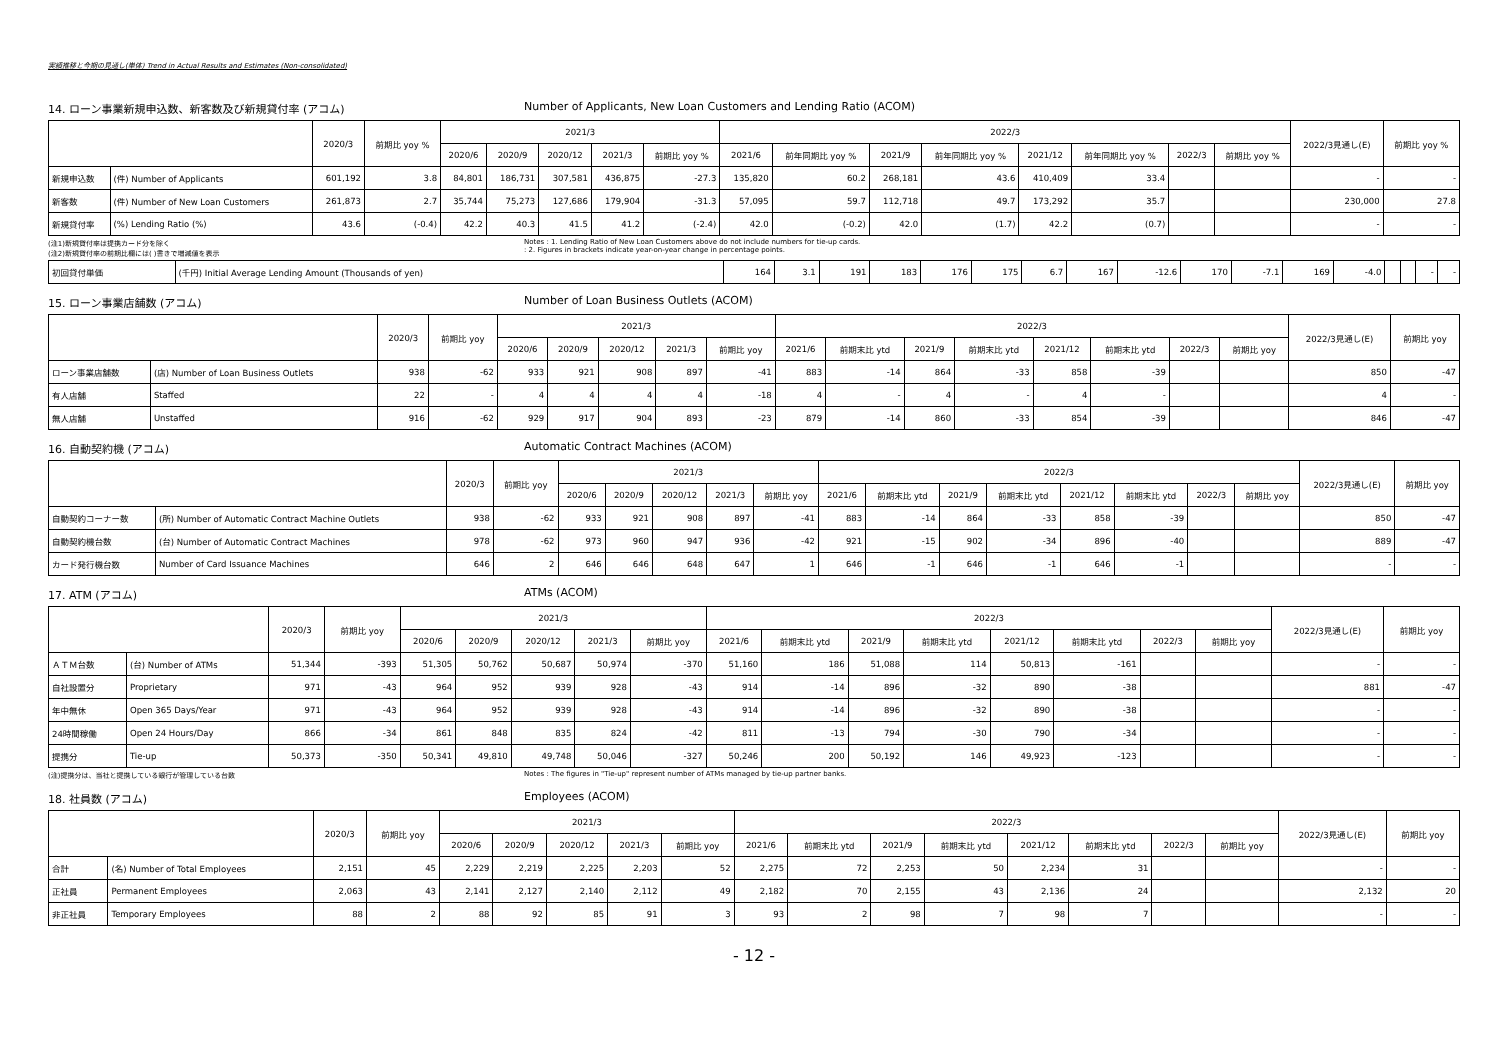実績推移と今期の見通し(単体) Trend in Actual Results and Estimates (Non-consolidated)
14. ローン事業新規申込数、新客数及び新規貸付率 (アコム) Number of Applicants, New Loan Customers and Lending Ratio (ACOM)
| | | 2020/3 | 前期比 yoy % | 2021/3 | | | | | 2022/3 | | | | | | | | 2022/3見通し(E) | 前期比 yoy % |
| --- | --- | --- | --- | --- | --- | --- | --- | --- | --- | --- | --- | --- | --- | --- | --- | --- | --- | --- |
| | | | | 2020/6 | 2020/9 | 2020/12 | 2021/3 | 前期比 yoy % | 2021/6 | 前年同期比 yoy % | 2021/9 | 前年同期比 yoy % | 2021/12 | 前年同期比 yoy % | 2022/3 | 前期比 yoy % | | |
| 新規申込数 | (件) Number of Applicants | 601,192 | 3.8 | 84,801 | 186,731 | 307,581 | 436,875 | -27.3 | 135,820 | 60.2 | 268,181 | 43.6 | 410,409 | 33.4 | | | - | - |
| 新客数 | (件) Number of New Loan Customers | 261,873 | 2.7 | 35,744 | 75,273 | 127,686 | 179,904 | -31.3 | 57,095 | 59.7 | 112,718 | 49.7 | 173,292 | 35.7 | | | 230,000 | 27.8 |
| 新規貸付率 | (%) Lending Ratio (%) | 43.6 | (-0.4) | 42.2 | 40.3 | 41.5 | 41.2 | (-2.4) | 42.0 | (-0.2) | 42.0 | (1.7) | 42.2 | (0.7) | | | - | - |
(注1)新規貸付率は提携カード分を除く
(注2)新規貸付率の前期比欄には( )書きで増減値を表示
Notes : 1. Lending Ratio of New Loan Customers above do not include numbers for tie-up cards.
: 2. Figures in brackets indicate year-on-year change in percentage points.
| 初回貸付単価 | (千円) Initial Average Lending Amount (Thousands of yen) | 164 | 3.1 | 191 | 183 | 176 | 175 | 6.7 | 167 | -12.6 | 170 | -7.1 | 169 | -4.0 | | | - | - |
15. ローン事業店舗数 (アコム) Number of Loan Business Outlets (ACOM)
| | | 2020/3 | 前期比 yoy | 2021/3 | | | | | 2022/3 | | | | | | | | 2022/3見通し(E) | 前期比 yoy |
| --- | --- | --- | --- | --- | --- | --- | --- | --- | --- | --- | --- | --- | --- | --- | --- | --- | --- | --- |
| | | | | 2020/6 | 2020/9 | 2020/12 | 2021/3 | 前期比 yoy | 2021/6 | 前期末比 ytd | 2021/9 | 前期末比 ytd | 2021/12 | 前期末比 ytd | 2022/3 | 前期比 yoy | | |
| ローン事業店舗数 | (店) Number of Loan Business Outlets | 938 | -62 | 933 | 921 | 908 | 897 | -41 | 883 | -14 | 864 | -33 | 858 | -39 | | | 850 | -47 |
| 有人店舗 | Staffed | 22 | - | 4 | 4 | 4 | 4 | -18 | 4 | - | 4 | - | 4 | - | | | 4 | - |
| 無人店舗 | Unstaffed | 916 | -62 | 929 | 917 | 904 | 893 | -23 | 879 | -14 | 860 | -33 | 854 | -39 | | | 846 | -47 |
16. 自動契約機 (アコム) Automatic Contract Machines (ACOM)
| | | 2020/3 | 前期比 yoy | 2021/3 | | | | | 2022/3 | | | | | | | | 2022/3見通し(E) | 前期比 yoy |
| --- | --- | --- | --- | --- | --- | --- | --- | --- | --- | --- | --- | --- | --- | --- | --- | --- | --- | --- |
| | | | | 2020/6 | 2020/9 | 2020/12 | 2021/3 | 前期比 yoy | 2021/6 | 前期末比 ytd | 2021/9 | 前期末比 ytd | 2021/12 | 前期末比 ytd | 2022/3 | 前期比 yoy | | |
| 自動契約コーナー数 | (所) Number of Automatic Contract Machine Outlets | 938 | -62 | 933 | 921 | 908 | 897 | -41 | 883 | -14 | 864 | -33 | 858 | -39 | | | 850 | -47 |
| 自動契約機台数 | (台) Number of Automatic Contract Machines | 978 | -62 | 973 | 960 | 947 | 936 | -42 | 921 | -15 | 902 | -34 | 896 | -40 | | | 889 | -47 |
| カード発行機台数 | Number of Card Issuance Machines | 646 | 2 | 646 | 646 | 648 | 647 | 1 | 646 | -1 | 646 | -1 | 646 | -1 | | | - | - |
17. ATM (アコム) ATMs (ACOM)
| | | 2020/3 | 前期比 yoy | 2021/3 | | | | | 2022/3 | | | | | | | | 2022/3見通し(E) | 前期比 yoy |
| --- | --- | --- | --- | --- | --- | --- | --- | --- | --- | --- | --- | --- | --- | --- | --- | --- | --- | --- |
| | | | | 2020/6 | 2020/9 | 2020/12 | 2021/3 | 前期比 yoy | 2021/6 | 前期末比 ytd | 2021/9 | 前期末比 ytd | 2021/12 | 前期末比 ytd | 2022/3 | 前期比 yoy | | |
| ＡＴＭ台数 | (台) Number of ATMs | 51,344 | -393 | 51,305 | 50,762 | 50,687 | 50,974 | -370 | 51,160 | 186 | 51,088 | 114 | 50,813 | -161 | | | - | - |
| 自社設置分 | Proprietary | 971 | -43 | 964 | 952 | 939 | 928 | -43 | 914 | -14 | 896 | -32 | 890 | -38 | | | 881 | -47 |
| 年中無休 | Open 365 Days/Year | 971 | -43 | 964 | 952 | 939 | 928 | -43 | 914 | -14 | 896 | -32 | 890 | -38 | | | - | - |
| 24時間稼働 | Open 24 Hours/Day | 866 | -34 | 861 | 848 | 835 | 824 | -42 | 811 | -13 | 794 | -30 | 790 | -34 | | | - | - |
| 提携分 | Tie-up | 50,373 | -350 | 50,341 | 49,810 | 49,748 | 50,046 | -327 | 50,246 | 200 | 50,192 | 146 | 49,923 | -123 | | | - | - |
(注)提携分は、当社と提携している銀行が管理している台数 Notes : The figures in "Tie-up" represent number of ATMs managed by tie-up partner banks.
18. 社員数 (アコム) Employees (ACOM)
| | | 2020/3 | 前期比 yoy | 2021/3 | | | | | 2022/3 | | | | | | | | 2022/3見通し(E) | 前期比 yoy |
| --- | --- | --- | --- | --- | --- | --- | --- | --- | --- | --- | --- | --- | --- | --- | --- | --- | --- | --- |
| | | | | 2020/6 | 2020/9 | 2020/12 | 2021/3 | 前期比 yoy | 2021/6 | 前期末比 ytd | 2021/9 | 前期末比 ytd | 2021/12 | 前期末比 ytd | 2022/3 | 前期比 yoy | | |
| 合計 | (名) Number of Total Employees | 2,151 | 45 | 2,229 | 2,219 | 2,225 | 2,203 | 52 | 2,275 | 72 | 2,253 | 50 | 2,234 | 31 | | | - | - |
| 正社員 | Permanent Employees | 2,063 | 43 | 2,141 | 2,127 | 2,140 | 2,112 | 49 | 2,182 | 70 | 2,155 | 43 | 2,136 | 24 | | | 2,132 | 20 |
| 非正社員 | Temporary Employees | 88 | 2 | 88 | 92 | 85 | 91 | 3 | 93 | 2 | 98 | 7 | 98 | 7 | | | - | - |
- 12 -